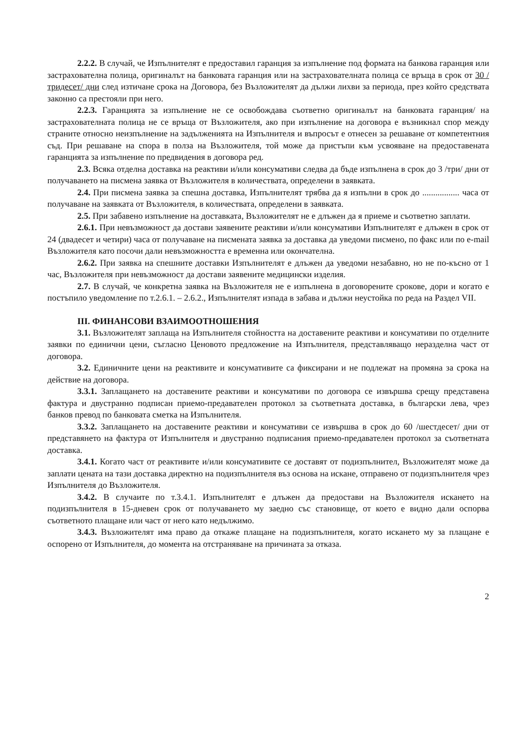2.2.2. В случай, че Изпълнителят е предоставил гаранция за изпълнение под формата на банкова гаранция или застрахователна полица, оригиналът на банковата гаранция или на застрахователната полица се връща в срок от 30 /тридесет/ дни след изтичане срока на Договора, без Възложителят да дължи лихви за периода, през който средствата законно са престояли при него.
2.2.3. Гаранцията за изпълнение не се освобождава съответно оригиналът на банковата гаранция/ на застрахователната полица не се връща от Възложителя, ако при изпълнение на договора е възникнал спор между страните относно неизпълнение на задълженията на Изпълнителя и въпросът е отнесен за решаване от компетентния съд. При решаване на спора в полза на Възложителя, той може да пристъпи към усвояване на предоставената гаранцията за изпълнение по предвидения в договора ред.
2.3. Всяка отделна доставка на реактиви и/или консумативи следва да бъде изпълнена в срок до 3 /три/ дни от получаването на писмена заявка от Възложителя в количествата, определени в заявката.
2.4. При писмена заявка за спешна доставка, Изпълнителят трябва да я изпълни в срок до ................. часа от получаване на заявката от Възложителя, в количествата, определени в заявката.
2.5. При забавено изпълнение на доставката, Възложителят не е длъжен да я приеме и съответно заплати.
2.6.1. При невъзможност да достави заявените реактиви и/или консумативи Изпълнителят е длъжен в срок от 24 (двадесет и четири) часа от получаване на писмената заявка за доставка да уведоми писмено, по факс или по e-mail Възложителя като посочи дали невъзможността е временна или окончателна.
2.6.2. При заявка на спешните доставки Изпълнителят е длъжен да уведоми незабавно, но не по-късно от 1 час, Възложителя при невъзможност да достави заявените медицински изделия.
2.7. В случай, че конкретна заявка на Възложителя не е изпълнена в договорените срокове, дори и когато е постъпило уведомление по т.2.6.1. – 2.6.2., Изпълнителят изпада в забава и дължи неустойка по реда на Раздел VII.
III. ФИНАНСОВИ ВЗАИМООТНОШЕНИЯ
3.1. Възложителят заплаща на Изпълнителя стойността на доставените реактиви и консумативи по отделните заявки по единични цени, съгласно Ценовото предложение на Изпълнителя, представляващо неразделна част от договора.
3.2. Единичните цени на реактивите и консумативите са фиксирани и не подлежат на промяна за срока на действие на договора.
3.3.1. Заплащането на доставените реактиви и консумативи по договора се извършва срещу представена фактура и двустранно подписан приемо-предавателен протокол за съответната доставка, в български лева, чрез банков превод по банковата сметка на Изпълнителя.
3.3.2. Заплащането на доставените реактиви и консумативи се извършва в срок до 60 /шестдесет/ дни от представянето на фактура от Изпълнителя и двустранно подписания приемо-предавателен протокол за съответната доставка.
3.4.1. Когато част от реактивите и/или консумативите се доставят от подизпълнител, Възложителят може да заплати цената на тази доставка директно на подизпълнителя въз основа на искане, отправено от подизпълнителя чрез Изпълнителя до Възложителя.
3.4.2. В случаите по т.3.4.1. Изпълнителят е длъжен да предостави на Възложителя искането на подизпълнителя в 15-дневен срок от получаването му заедно със становище, от което е видно дали оспорва съответното плащане или част от него като недължимо.
3.4.3. Възложителят има право да откаже плащане на подизпълнителя, когато искането му за плащане е оспорено от Изпълнителя, до момента на отстраняване на причината за отказа.
2